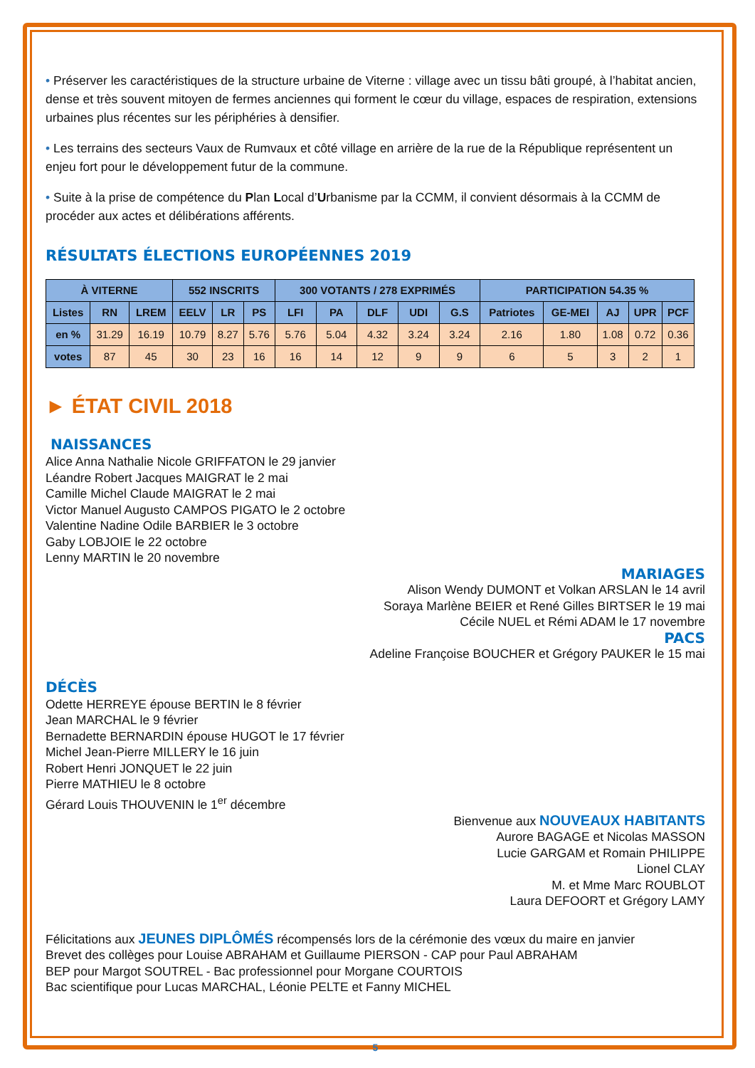• Préserver les caractéristiques de la structure urbaine de Viterne : village avec un tissu bâti groupé, à l’habitat ancien, dense et très souvent mitoyen de fermes anciennes qui forment le cœur du village, espaces de respiration, extensions urbaines plus récentes sur les périphéries à densifier.
• Les terrains des secteurs Vaux de Rumvaux et côté village en arrière de la rue de la République représentent un enjeu fort pour le développement futur de la commune.
• Suite à la prise de compétence du Plan Local d’Urbanisme par la CCMM, il convient désormais à la CCMM de procéder aux actes et délibérations afférents.
RÉSULTATS ÉLECTIONS EUROPÉENNES 2019
| À VITERNE | | | 552 INSCRITS | | | 300 VOTANTS / 278 EXPRIMÉS | | | | | PARTICIPATION 54.35 % | | | | |
| --- | --- | --- | --- | --- | --- | --- | --- | --- | --- | --- | --- | --- | --- | --- | --- |
| Listes | RN | LREM | EELV | LR | PS | LFI | PA | DLF | UDI | G.S | Patriotes | GE-MEI | AJ | UPR | PCF |
| en % | 31.29 | 16.19 | 10.79 | 8.27 | 5.76 | 5.76 | 5.04 | 4.32 | 3.24 | 3.24 | 2.16 | 1.80 | 1.08 | 0.72 | 0.36 |
| votes | 87 | 45 | 30 | 23 | 16 | 16 | 14 | 12 | 9 | 9 | 6 | 5 | 3 | 2 | 1 |
► ÉTAT CIVIL 2018
NAISSANCES
Alice Anna Nathalie Nicole GRIFFATON le 29 janvier
Léandre Robert Jacques MAIGRAT le 2 mai
Camille Michel Claude MAIGRAT le 2 mai
Victor Manuel Augusto CAMPOS PIGATO le 2 octobre
Valentine Nadine Odile BARBIER le 3 octobre
Gaby LOBJOIE le 22 octobre
Lenny MARTIN le 20 novembre
MARIAGES
Alison Wendy DUMONT et Volkan ARSLAN le 14 avril
Soraya Marlène BEIER et René Gilles BIRTSER le 19 mai
Cécile NUEL et Rémi ADAM le 17 novembre
PACS
Adeline Françoise BOUCHER et Grégory PAUKER le 15 mai
DÉCÈS
Odette HERREYE épouse BERTIN le 8 février
Jean MARCHAL le 9 février
Bernadette BERNARDIN épouse HUGOT le 17 février
Michel Jean-Pierre MILLERY le 16 juin
Robert Henri JONQUET le 22 juin
Pierre MATHIEU le 8 octobre
Gérard Louis THOUVENIN le 1<sup>er</sup> décembre
Bienvenue aux NOUVEAUX HABITANTS
Aurore BAGAGE et Nicolas MASSON
Lucie GARGAM et Romain PHILIPPE
Lionel CLAY
M. et Mme Marc ROUBLOT
Laura DEFOORT et Grégory LAMY
Félicitations aux JEUNES DIPLÔMÉS récompensés lors de la cérémonie des vœux du maire en janvier
Brevet des collèges pour Louise ABRAHAM et Guillaume PIERSON - CAP pour Paul ABRAHAM
BEP pour Margot SOUTREL - Bac professionnel pour Morgane COURTOIS
Bac scientifique pour Lucas MARCHAL, Léonie PELTE et Fanny MICHEL
5